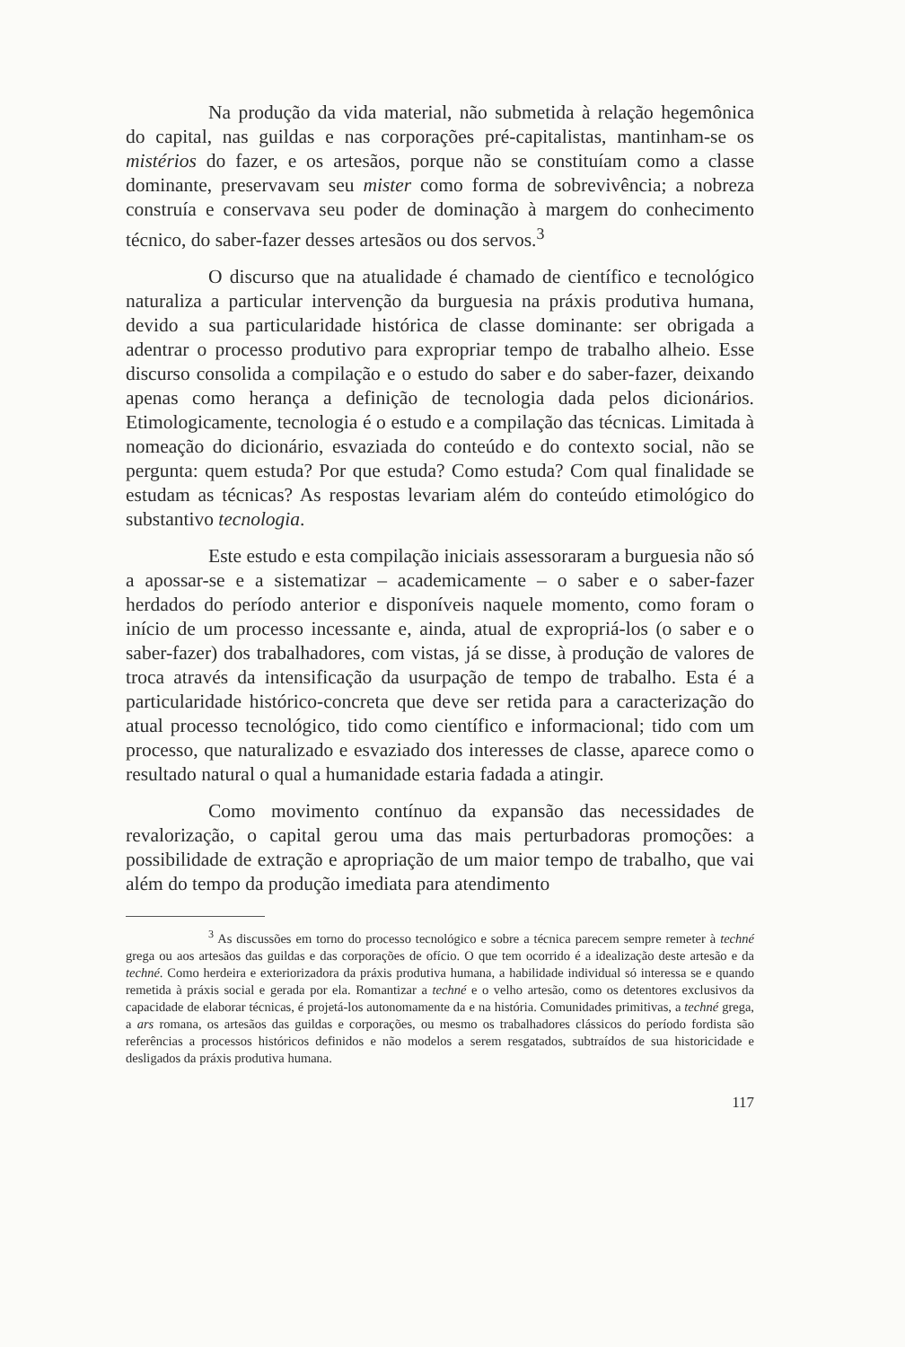Na produção da vida material, não submetida à relação hegemônica do capital, nas guildas e nas corporações pré-capitalistas, mantinham-se os mistérios do fazer, e os artesãos, porque não se constituíam como a classe dominante, preservavam seu mister como forma de sobrevivência; a nobreza construía e conservava seu poder de dominação à margem do conhecimento técnico, do saber-fazer desses artesãos ou dos servos.<sup>3</sup>
O discurso que na atualidade é chamado de científico e tecnológico naturaliza a particular intervenção da burguesia na práxis produtiva humana, devido a sua particularidade histórica de classe dominante: ser obrigada a adentrar o processo produtivo para expropriar tempo de trabalho alheio. Esse discurso consolida a compilação e o estudo do saber e do saber-fazer, deixando apenas como herança a definição de tecnologia dada pelos dicionários. Etimologicamente, tecnologia é o estudo e a compilação das técnicas. Limitada à nomeação do dicionário, esvaziada do conteúdo e do contexto social, não se pergunta: quem estuda? Por que estuda? Como estuda? Com qual finalidade se estudam as técnicas? As respostas levariam além do conteúdo etimológico do substantivo tecnologia.
Este estudo e esta compilação iniciais assessoraram a burguesia não só a apossar-se e a sistematizar – academicamente – o saber e o saber-fazer herdados do período anterior e disponíveis naquele momento, como foram o início de um processo incessante e, ainda, atual de expropriá-los (o saber e o saber-fazer) dos trabalhadores, com vistas, já se disse, à produção de valores de troca através da intensificação da usurpação de tempo de trabalho. Esta é a particularidade histórico-concreta que deve ser retida para a caracterização do atual processo tecnológico, tido como científico e informacional; tido com um processo, que naturalizado e esvaziado dos interesses de classe, aparece como o resultado natural o qual a humanidade estaria fadada a atingir.
Como movimento contínuo da expansão das necessidades de revalorização, o capital gerou uma das mais perturbadoras promoções: a possibilidade de extração e apropriação de um maior tempo de trabalho, que vai além do tempo da produção imediata para atendimento
<sup>3</sup> As discussões em torno do processo tecnológico e sobre a técnica parecem sempre remeter à techné grega ou aos artesãos das guildas e das corporações de ofício. O que tem ocorrido é a idealização deste artesão e da techné. Como herdeira e exteriorizadora da práxis produtiva humana, a habilidade individual só interessa se e quando remetida à práxis social e gerada por ela. Romantizar a techné e o velho artesão, como os detentores exclusivos da capacidade de elaborar técnicas, é projetá-los autonomamente da e na história. Comunidades primitivas, a techné grega, a ars romana, os artesãos das guildas e corporações, ou mesmo os trabalhadores clássicos do período fordista são referências a processos históricos definidos e não modelos a serem resgatados, subtraídos de sua historicidade e desligados da práxis produtiva humana.
117